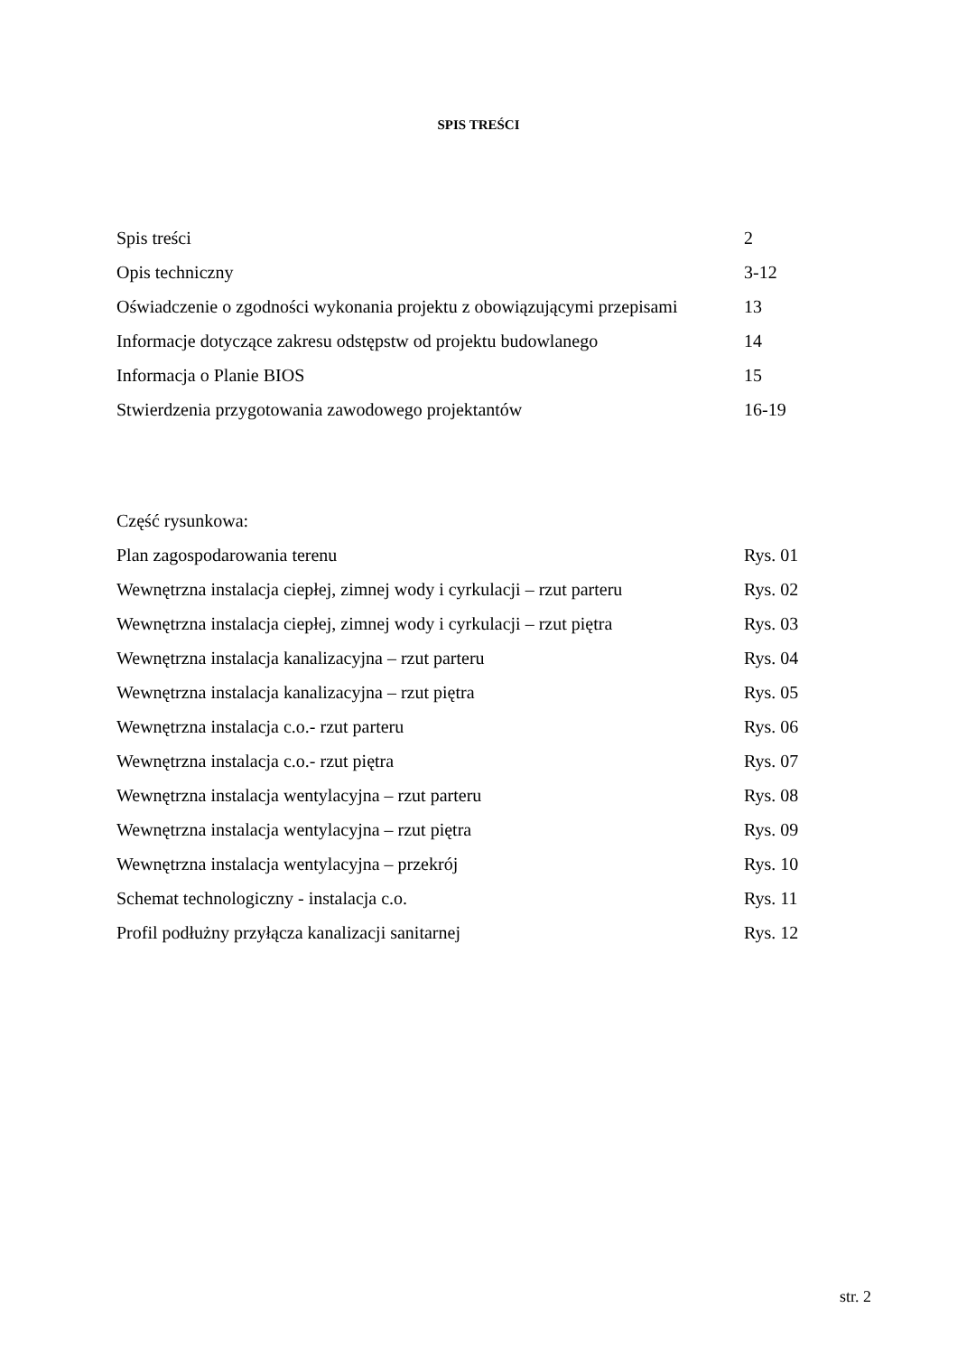SPIS TREŚCI
| Spis treści | 2 |
| Opis techniczny | 3-12 |
| Oświadczenie o zgodności wykonania projektu z obowiązującymi przepisami | 13 |
| Informacje dotyczące zakresu odstępstw od projektu budowlanego | 14 |
| Informacja o Planie BIOS | 15 |
| Stwierdzenia przygotowania zawodowego projektantów | 16-19 |
| Część rysunkowa: | |
| Plan zagospodarowania terenu | Rys. 01 |
| Wewnętrzna instalacja ciepłej, zimnej wody i cyrkulacji – rzut parteru | Rys. 02 |
| Wewnętrzna instalacja ciepłej, zimnej wody i cyrkulacji – rzut piętra | Rys. 03 |
| Wewnętrzna instalacja kanalizacyjna – rzut parteru | Rys. 04 |
| Wewnętrzna instalacja kanalizacyjna – rzut piętra | Rys. 05 |
| Wewnętrzna instalacja c.o.- rzut parteru | Rys. 06 |
| Wewnętrzna instalacja c.o.- rzut piętra | Rys. 07 |
| Wewnętrzna instalacja wentylacyjna – rzut parteru | Rys. 08 |
| Wewnętrzna instalacja wentylacyjna – rzut piętra | Rys. 09 |
| Wewnętrzna instalacja wentylacyjna – przekrój | Rys. 10 |
| Schemat technologiczny - instalacja c.o. | Rys. 11 |
| Profil podłużny przyłącza kanalizacji sanitarnej | Rys. 12 |
str. 2